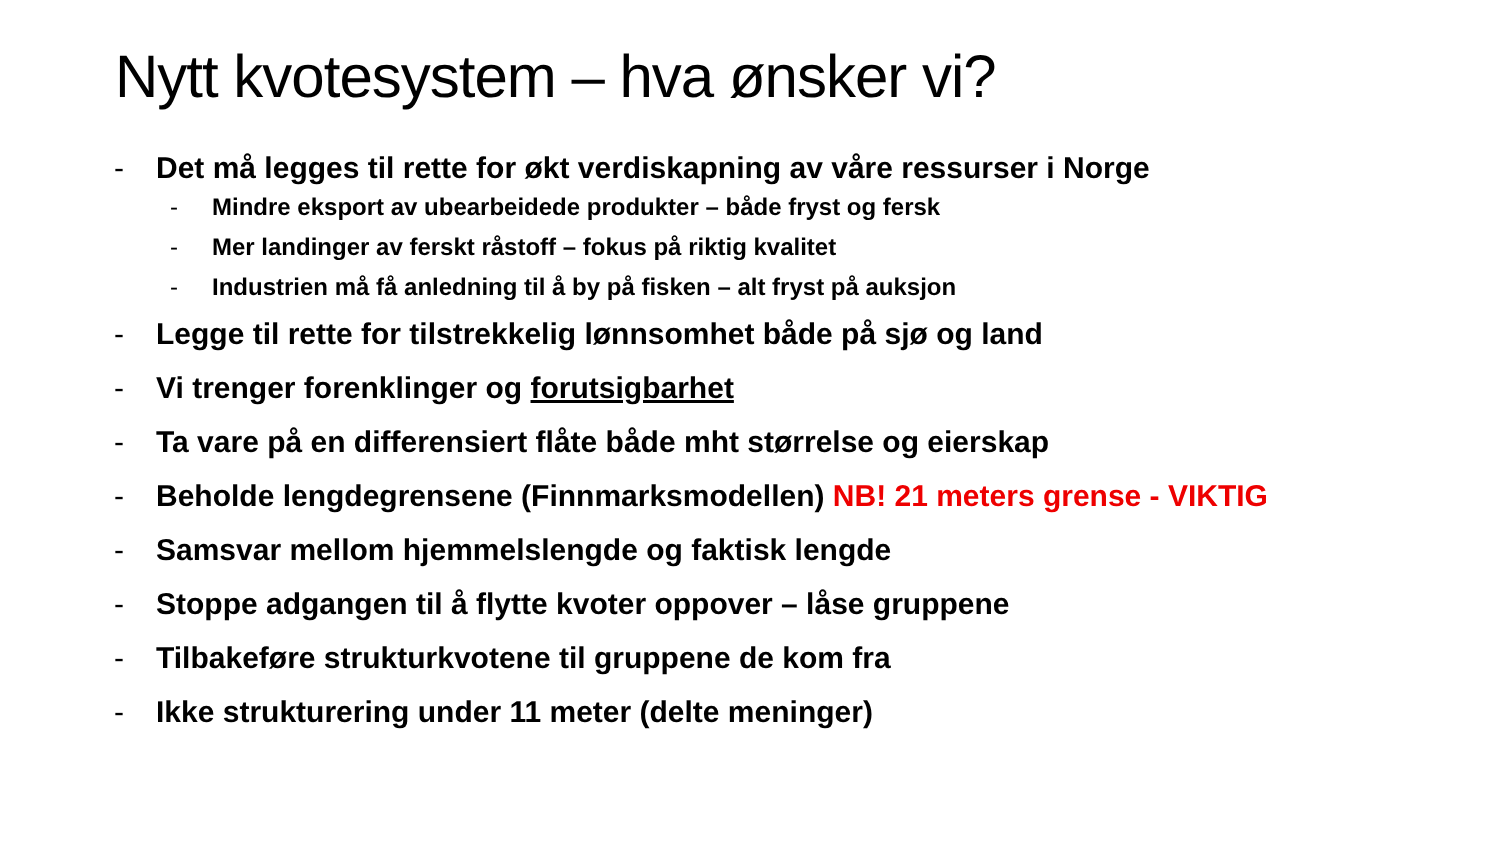Nytt kvotesystem – hva ønsker vi?
- Det må legges til rette for økt verdiskapning av våre ressurser i Norge
- Mindre eksport av ubearbeidede produkter – både fryst og fersk
- Mer landinger av ferskt råstoff – fokus på riktig kvalitet
- Industrien må få anledning til å by på fisken – alt fryst på auksjon
- Legge til rette for tilstrekkelig lønnsomhet både på sjø og land
- Vi trenger forenklinger og forutsigbarhet
- Ta vare på en differensiert flåte både mht størrelse og eierskap
- Beholde lengdegrensene (Finnmarksmodellen) NB! 21 meters grense - VIKTIG
- Samsvar mellom hjemmelslengde og faktisk lengde
- Stoppe adgangen til å flytte kvoter oppover – låse gruppene
- Tilbakeføre strukturkvotene til gruppene de kom fra
- Ikke strukturering under 11 meter (delte meninger)